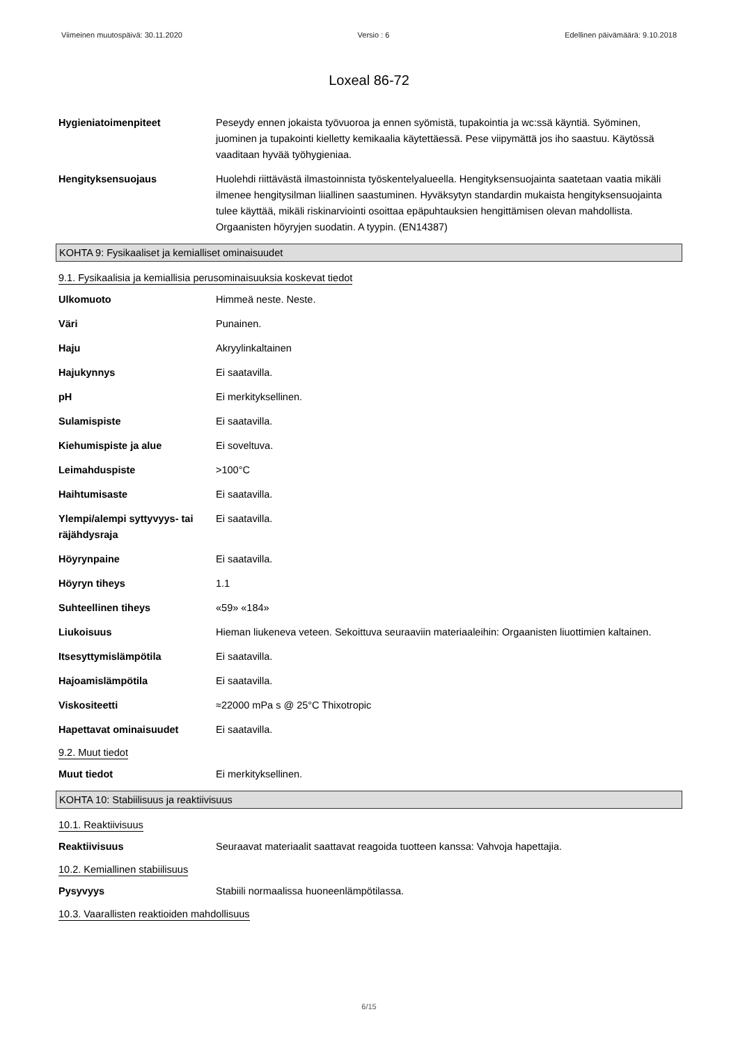Viimeinen muutospäivä: 30.11.2020 Versio : 6 Edellinen päivämäärä: 9.10.2018
Loxeal 86-72
Hygieniatoimenpiteet Peseydy ennen jokaista työvuoroa ja ennen syömistä, tupakointia ja wc:ssä käyntiä. Syöminen, juominen ja tupakointi kielletty kemikaalia käytettäessä. Pese viipymättä jos iho saastuu. Käytössä vaaditaan hyvää työhygieniaa.
Hengityksensuojaus Huolehdi riittävästä ilmastoinnista työskentelyalueella. Hengityksensuojainta saatetaan vaatia mikäli ilmenee hengitysilman liiallinen saastuminen. Hyväksytyn standardin mukaista hengityksensuojainta tulee käyttää, mikäli riskinarviointi osoittaa epäpuhtauksien hengittämisen olevan mahdollista. Orgaanisten höyryjen suodatin. A tyypin. (EN14387)
KOHTA 9: Fysikaaliset ja kemialliset ominaisuudet
9.1. Fysikaalisia ja kemiallisia perusominaisuuksia koskevat tiedot
Ulkomuoto Himmeä neste. Neste.
Väri Punainen.
Haju Akryylinkaltainen
Hajukynnys Ei saatavilla.
pH Ei merkityksellinen.
Sulamispiste Ei saatavilla.
Kiehumispiste ja alue Ei soveltuva.
Leimahduspiste >100°C
Haihtumisaste Ei saatavilla.
Ylempi/alempi syttyvyys- tai räjähdysraja
Ei saatavilla.
Höyrynpaine Ei saatavilla.
Höyryn tiheys 1.1
Suhteellinen tiheys «59» «184»
Liukoisuus Hieman liukeneva veteen. Sekoittuva seuraaviin materiaaleihin: Orgaanisten liuottimien kaltainen.
Itsesyttymislämpötila Ei saatavilla.
Hajoamislämpötila Ei saatavilla.
Viskositeetti ≈22000 mPa s @ 25°C Thixotropic
Hapettavat ominaisuudet Ei saatavilla.
9.2. Muut tiedot
Muut tiedot Ei merkityksellinen.
KOHTA 10: Stabiilisuus ja reaktiivisuus
10.1. Reaktiivisuus
Reaktiivisuus Seuraavat materiaalit saattavat reagoida tuotteen kanssa: Vahvoja hapettajia.
10.2. Kemiallinen stabiilisuus
Pysyvyys Stabiili normaalissa huoneenlämpötilassa.
10.3. Vaarallisten reaktioiden mahdollisuus
6/15